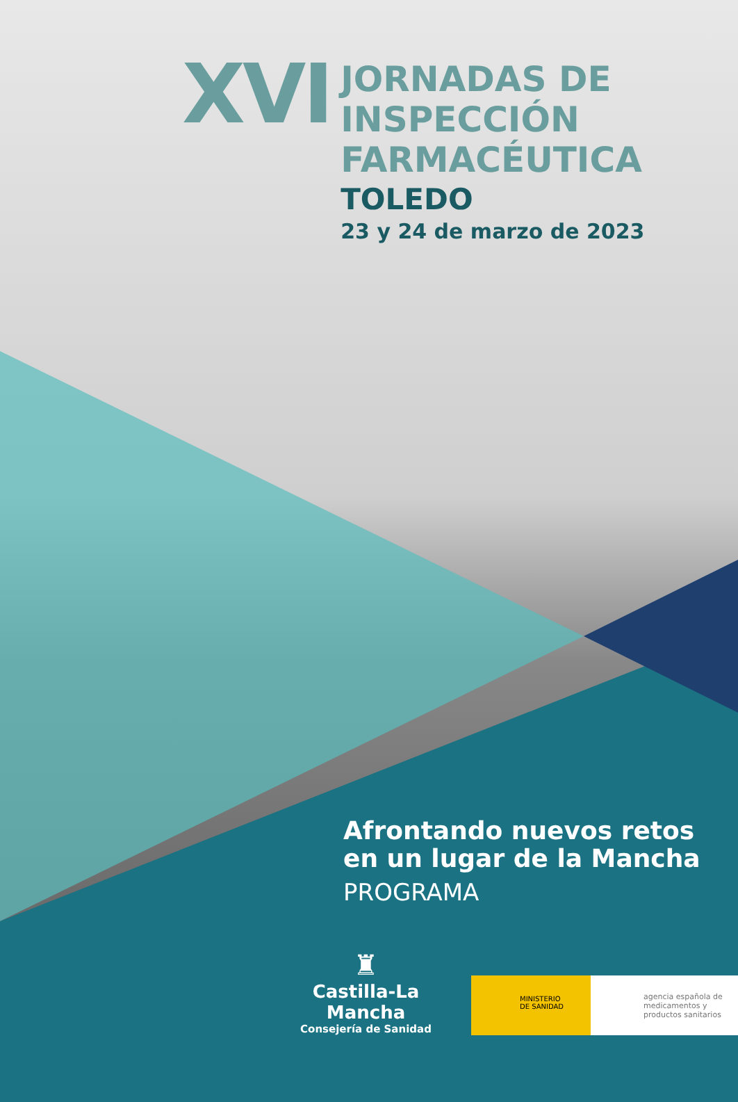XVI
JORNADAS DE
INSPECCIÓN
FARMACÉUTICA
TOLEDO
23 y 24 de marzo de 2023
Afrontando nuevos retos
en un lugar de la Mancha
PROGRAMA
♜
Castilla-La Mancha
Consejería de Sanidad
MINISTERIO
DE SANIDAD
agencia española de medicamentos y productos sanitarios